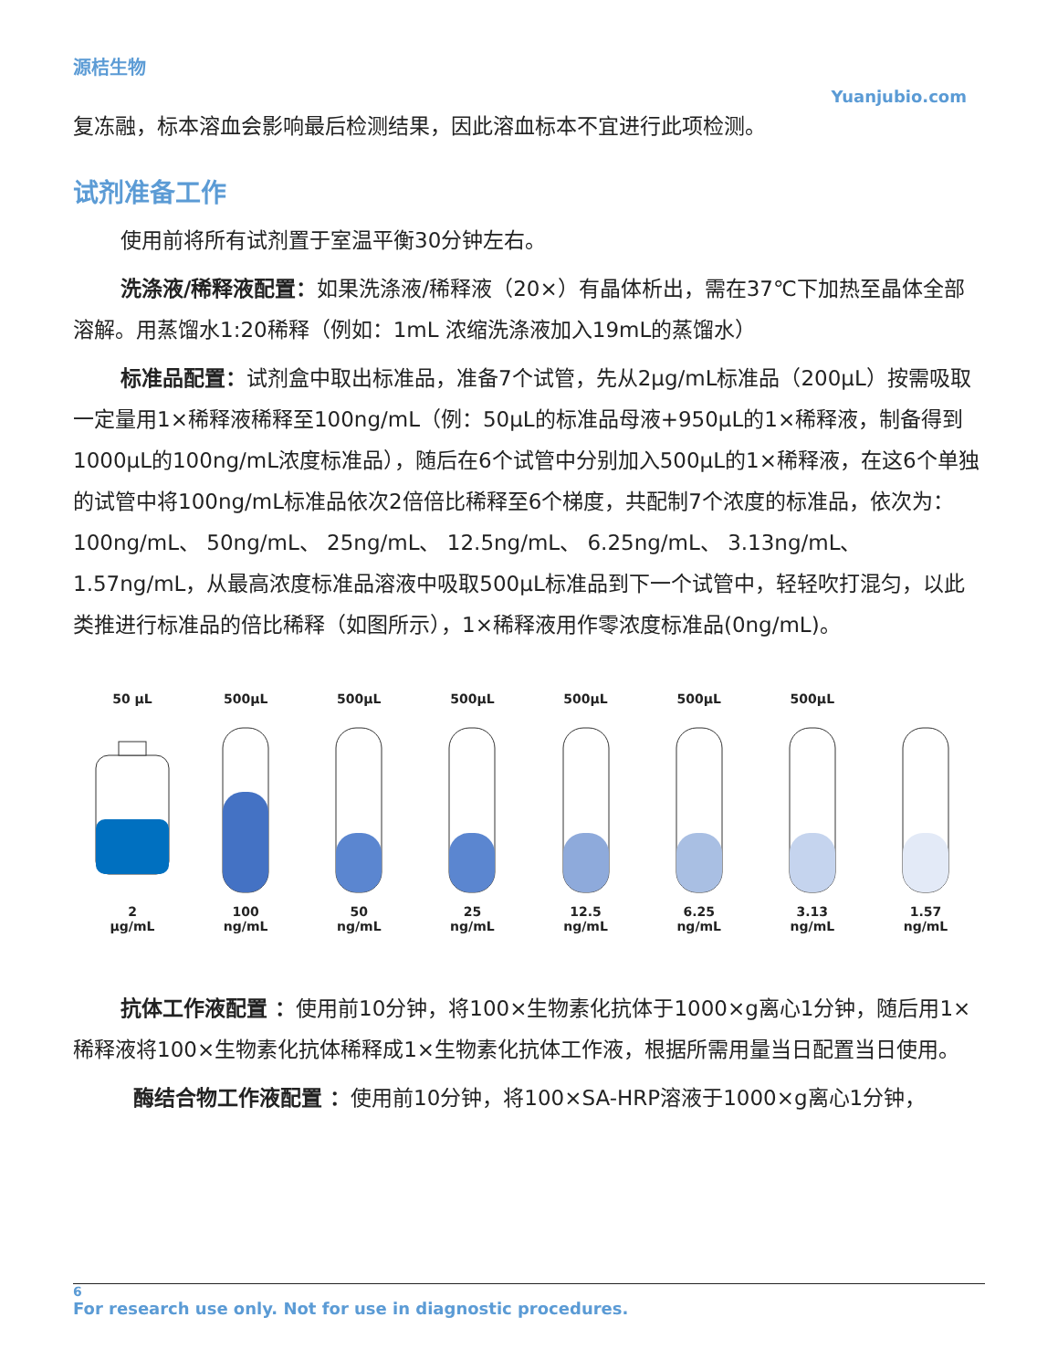源桔生物
Yuanjubio.com
复冻融，标本溶血会影响最后检测结果，因此溶血标本不宜进行此项检测。
试剂准备工作
使用前将所有试剂置于室温平衡30分钟左右。
洗涤液/稀释液配置：如果洗涤液/稀释液（20×）有晶体析出，需在37℃下加热至晶体全部溶解。用蒸馏水1:20稀释（例如：1mL 浓缩洗涤液加入19mL的蒸馏水）
标准品配置：试剂盒中取出标准品，准备7个试管，先从2μg/mL标准品（200μL）按需吸取一定量用1×稀释液稀释至100ng/mL（例：50μL的标准品母液+950μL的1×稀释液，制备得到1000μL的100ng/mL浓度标准品），随后在6个试管中分别加入500μL的1×稀释液，在这6个单独的试管中将100ng/mL标准品依次2倍倍比稀释至6个梯度，共配制7个浓度的标准品，依次为： 100ng/mL、 50ng/mL、 25ng/mL、 12.5ng/mL、 6.25ng/mL、 3.13ng/mL、 1.57ng/mL，从最高浓度标准品溶液中吸取500μL标准品到下一个试管中，轻轻吹打混匀，以此类推进行标准品的倍比稀释（如图所示），1×稀释液用作零浓度标准品(0ng/mL)。
50 μL
2
μg/mL
500μL
100
ng/mL
500μL
50
ng/mL
500μL
25
ng/mL
500μL
12.5
ng/mL
500μL
6.25
ng/mL
500μL
3.13
ng/mL
1.57
ng/mL
抗体工作液配置 ：使用前10分钟，将100×生物素化抗体于1000×g离心1分钟，随后用1×稀释液将100×生物素化抗体稀释成1×生物素化抗体工作液，根据所需用量当日配置当日使用。
酶结合物工作液配置 ：使用前10分钟，将100×SA-HRP溶液于1000×g离心1分钟，
6
For research use only. Not for use in diagnostic procedures.